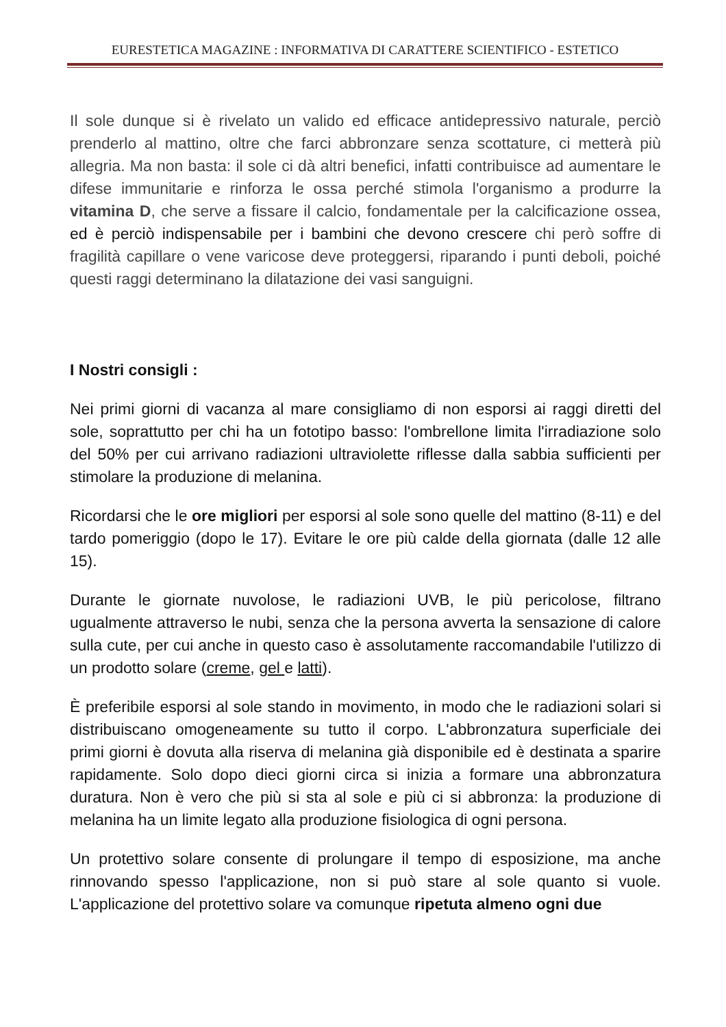EURESTETICA MAGAZINE : INFORMATIVA DI CARATTERE SCIENTIFICO - ESTETICO
Il sole dunque si è rivelato un valido ed efficace antidepressivo naturale, perciò prenderlo al mattino, oltre che farci abbronzare senza scottature, ci metterà più allegria. Ma non basta: il sole ci dà altri benefici, infatti contribuisce ad aumentare le difese immunitarie e rinforza le ossa perché stimola l'organismo a produrre la vitamina D, che serve a fissare il calcio, fondamentale per la calcificazione ossea, ed è perciò indispensabile per i bambini che devono crescere chi però soffre di fragilità capillare o vene varicose deve proteggersi, riparando i punti deboli, poiché questi raggi determinano la dilatazione dei vasi sanguigni.
I Nostri consigli :
Nei primi giorni di vacanza al mare consigliamo di non esporsi ai raggi diretti del sole, soprattutto per chi ha un fototipo basso: l'ombrellone limita l'irradiazione solo del 50% per cui arrivano radiazioni ultraviolette riflesse dalla sabbia sufficienti per stimolare la produzione di melanina.
Ricordarsi che le ore migliori per esporsi al sole sono quelle del mattino (8-11) e del tardo pomeriggio (dopo le 17). Evitare le ore più calde della giornata (dalle 12 alle 15).
Durante le giornate nuvolose, le radiazioni UVB, le più pericolose, filtrano ugualmente attraverso le nubi, senza che la persona avverta la sensazione di calore sulla cute, per cui anche in questo caso è assolutamente raccomandabile l'utilizzo di un prodotto solare (creme, gel e latti).
È preferibile esporsi al sole stando in movimento, in modo che le radiazioni solari si distribuiscano omogeneamente su tutto il corpo. L'abbronzatura superficiale dei primi giorni è dovuta alla riserva di melanina già disponibile ed è destinata a sparire rapidamente. Solo dopo dieci giorni circa si inizia a formare una abbronzatura duratura. Non è vero che più si sta al sole e più ci si abbronza: la produzione di melanina ha un limite legato alla produzione fisiologica di ogni persona.
Un protettivo solare consente di prolungare il tempo di esposizione, ma anche rinnovando spesso l'applicazione, non si può stare al sole quanto si vuole. L'applicazione del protettivo solare va comunque ripetuta almeno ogni due